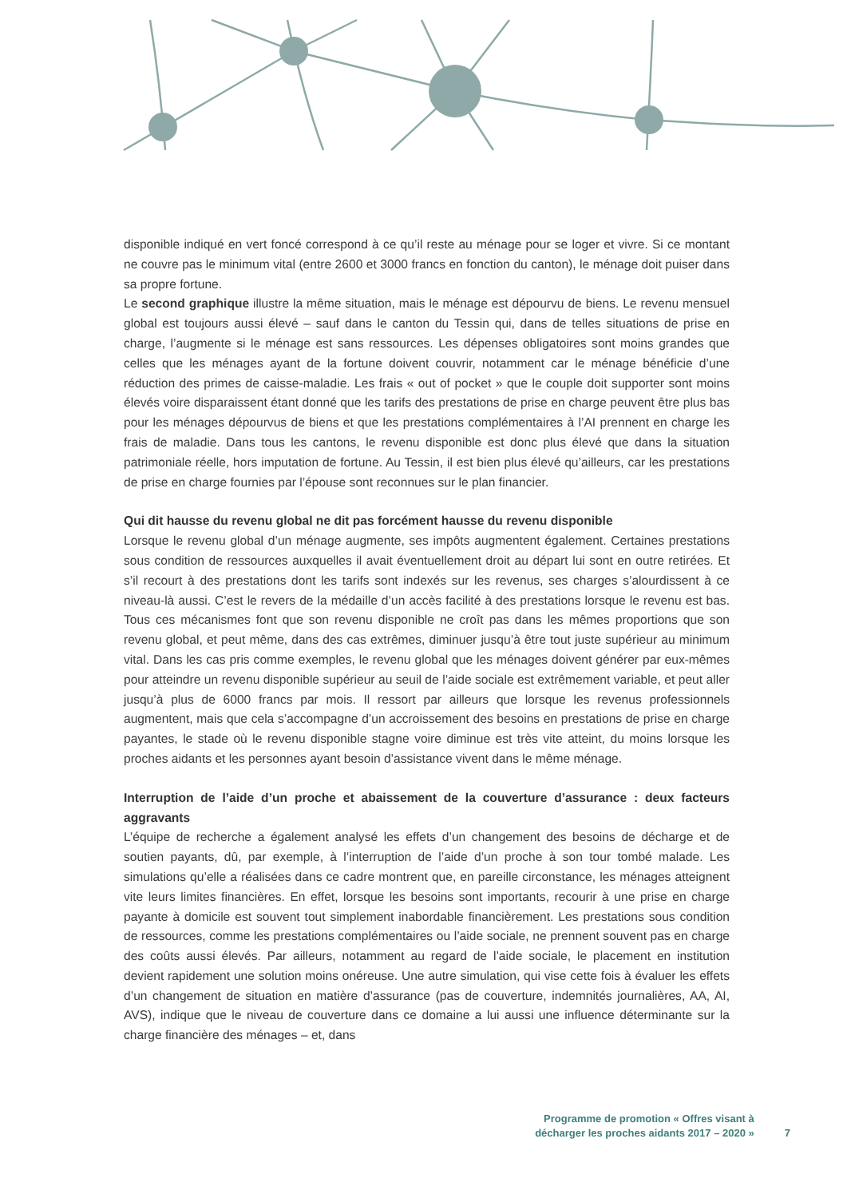disponible indiqué en vert foncé correspond à ce qu’il reste au ménage pour se loger et vivre. Si ce montant ne couvre pas le minimum vital (entre 2600 et 3000 francs en fonction du canton), le ménage doit puiser dans sa propre fortune.
Le second graphique illustre la même situation, mais le ménage est dépourvu de biens. Le revenu mensuel global est toujours aussi élevé – sauf dans le canton du Tessin qui, dans de telles situations de prise en charge, l’augmente si le ménage est sans ressources. Les dépenses obligatoires sont moins grandes que celles que les ménages ayant de la fortune doivent couvrir, notamment car le ménage bénéficie d’une réduction des primes de caisse-maladie. Les frais « out of pocket » que le couple doit supporter sont moins élevés voire disparaissent étant donné que les tarifs des prestations de prise en charge peuvent être plus bas pour les ménages dépourvus de biens et que les prestations complémentaires à l’AI prennent en charge les frais de maladie. Dans tous les cantons, le revenu disponible est donc plus élevé que dans la situation patrimoniale réelle, hors imputation de fortune. Au Tessin, il est bien plus élevé qu’ailleurs, car les prestations de prise en charge fournies par l’épouse sont reconnues sur le plan financier.
Qui dit hausse du revenu global ne dit pas forcément hausse du revenu disponible
Lorsque le revenu global d’un ménage augmente, ses impôts augmentent également. Certaines prestations sous condition de ressources auxquelles il avait éventuellement droit au départ lui sont en outre retirées. Et s’il recourt à des prestations dont les tarifs sont indexés sur les revenus, ses charges s’alourdissent à ce niveau-là aussi. C’est le revers de la médaille d’un accès facilité à des prestations lorsque le revenu est bas. Tous ces mécanismes font que son revenu disponible ne croît pas dans les mêmes proportions que son revenu global, et peut même, dans des cas extrêmes, diminuer jusqu’à être tout juste supérieur au minimum vital. Dans les cas pris comme exemples, le revenu global que les ménages doivent générer par eux-mêmes pour atteindre un revenu disponible supérieur au seuil de l’aide sociale est extrêmement variable, et peut aller jusqu’à plus de 6000 francs par mois. Il ressort par ailleurs que lorsque les revenus professionnels augmentent, mais que cela s’accompagne d’un accroissement des besoins en prestations de prise en charge payantes, le stade où le revenu disponible stagne voire diminue est très vite atteint, du moins lorsque les proches aidants et les personnes ayant besoin d’assistance vivent dans le même ménage.
Interruption de l’aide d’un proche et abaissement de la couverture d’assurance : deux facteurs aggravants
L’équipe de recherche a également analysé les effets d’un changement des besoins de décharge et de soutien payants, dû, par exemple, à l’interruption de l’aide d’un proche à son tour tombé malade. Les simulations qu’elle a réalisées dans ce cadre montrent que, en pareille circonstance, les ménages atteignent vite leurs limites financières. En effet, lorsque les besoins sont importants, recourir à une prise en charge payante à domicile est souvent tout simplement inabordable financièrement. Les prestations sous condition de ressources, comme les prestations complémentaires ou l’aide sociale, ne prennent souvent pas en charge des coûts aussi élevés. Par ailleurs, notamment au regard de l’aide sociale, le placement en institution devient rapidement une solution moins onéreuse. Une autre simulation, qui vise cette fois à évaluer les effets d’un changement de situation en matière d’assurance (pas de couverture, indemnités journalières, AA, AI, AVS), indique que le niveau de couverture dans ce domaine a lui aussi une influence déterminante sur la charge financière des ménages – et, dans
Programme de promotion « Offres visant à
décharger les proches aidants 2017 – 2020 »
7